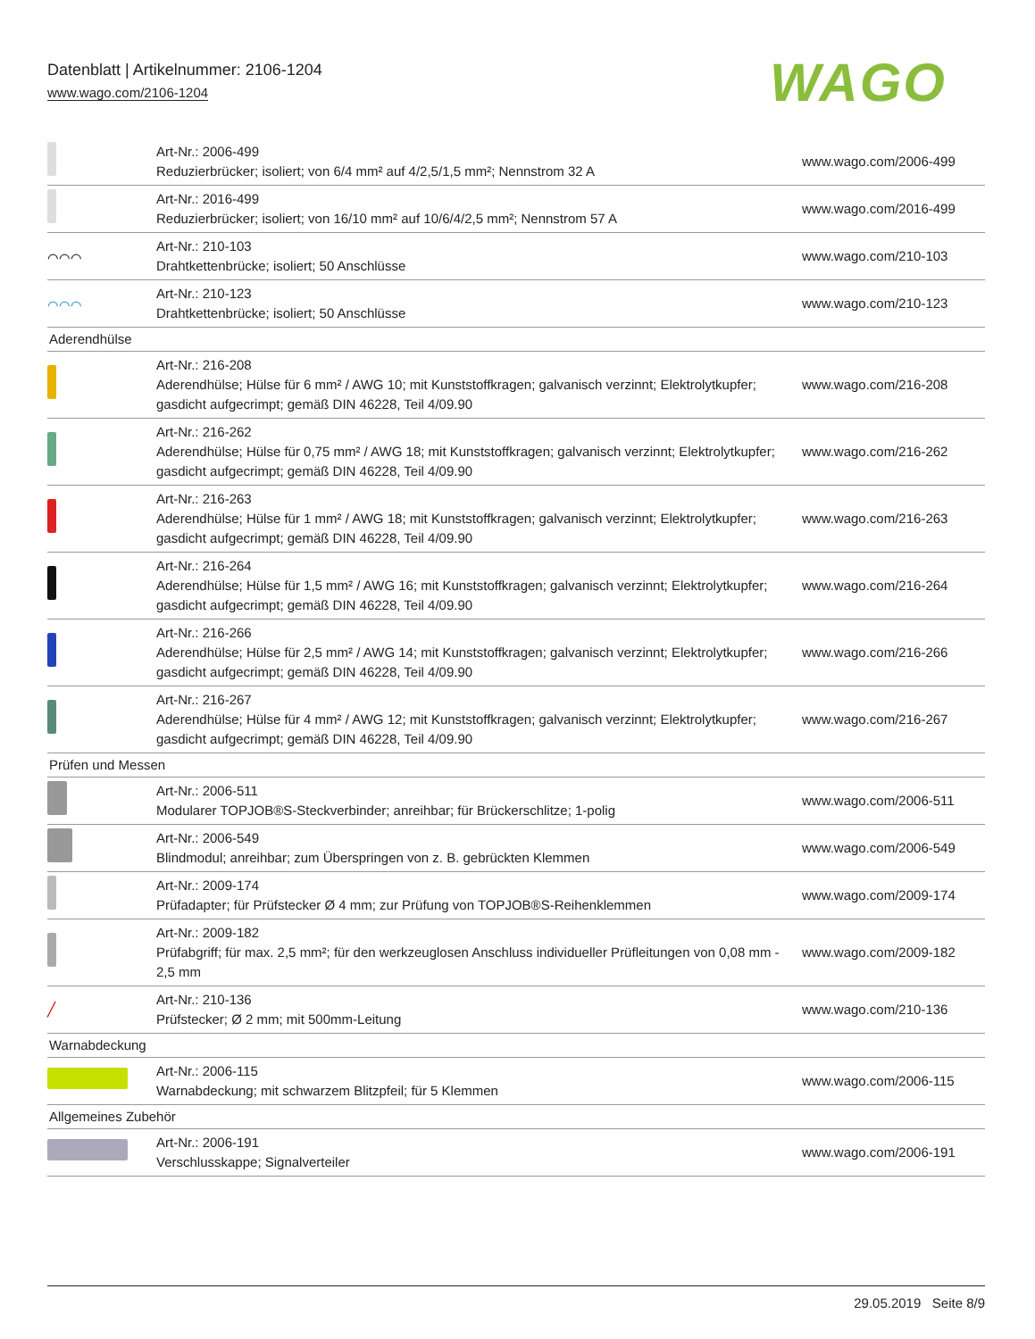Datenblatt | Artikelnummer: 2106-1204
www.wago.com/2106-1204
WAGO
| | Art-Nr.: 2006-499 Reduzierbrücker; isoliert; von 6/4 mm² auf 4/2,5/1,5 mm²; Nennstrom 32 A | www.wago.com/2006-499 |
| | Art-Nr.: 2016-499 Reduzierbrücker; isoliert; von 16/10 mm² auf 10/6/4/2,5 mm²; Nennstrom 57 A | www.wago.com/2016-499 |
| ⌒⌒⌒ | Art-Nr.: 210-103 Drahtkettenbrücke; isoliert; 50 Anschlüsse | www.wago.com/210-103 |
| ⌒⌒⌒ | Art-Nr.: 210-123 Drahtkettenbrücke; isoliert; 50 Anschlüsse | www.wago.com/210-123 |
| Aderendhülse | | |
| | Art-Nr.: 216-208 Aderendhülse; Hülse für 6 mm² / AWG 10; mit Kunststoffkragen; galvanisch verzinnt; Elektrolytkupfer; gasdicht aufgecrimpt; gemäß DIN 46228, Teil 4/09.90 | www.wago.com/216-208 |
| | Art-Nr.: 216-262 Aderendhülse; Hülse für 0,75 mm² / AWG 18; mit Kunststoffkragen; galvanisch verzinnt; Elektrolytkupfer; gasdicht aufgecrimpt; gemäß DIN 46228, Teil 4/09.90 | www.wago.com/216-262 |
| | Art-Nr.: 216-263 Aderendhülse; Hülse für 1 mm² / AWG 18; mit Kunststoffkragen; galvanisch verzinnt; Elektrolytkupfer; gasdicht aufgecrimpt; gemäß DIN 46228, Teil 4/09.90 | www.wago.com/216-263 |
| | Art-Nr.: 216-264 Aderendhülse; Hülse für 1,5 mm² / AWG 16; mit Kunststoffkragen; galvanisch verzinnt; Elektrolytkupfer; gasdicht aufgecrimpt; gemäß DIN 46228, Teil 4/09.90 | www.wago.com/216-264 |
| | Art-Nr.: 216-266 Aderendhülse; Hülse für 2,5 mm² / AWG 14; mit Kunststoffkragen; galvanisch verzinnt; Elektrolytkupfer; gasdicht aufgecrimpt; gemäß DIN 46228, Teil 4/09.90 | www.wago.com/216-266 |
| | Art-Nr.: 216-267 Aderendhülse; Hülse für 4 mm² / AWG 12; mit Kunststoffkragen; galvanisch verzinnt; Elektrolytkupfer; gasdicht aufgecrimpt; gemäß DIN 46228, Teil 4/09.90 | www.wago.com/216-267 |
| Prüfen und Messen | | |
| | Art-Nr.: 2006-511 Modularer TOPJOB®S-Steckverbinder; anreihbar; für Brückerschlitze; 1-polig | www.wago.com/2006-511 |
| | Art-Nr.: 2006-549 Blindmodul; anreihbar; zum Überspringen von z. B. gebrückten Klemmen | www.wago.com/2006-549 |
| | Art-Nr.: 2009-174 Prüfadapter; für Prüfstecker Ø 4 mm; zur Prüfung von TOPJOB®S-Reihenklemmen | www.wago.com/2009-174 |
| | Art-Nr.: 2009-182 Prüfabgriff; für max. 2,5 mm²; für den werkzeuglosen Anschluss individueller Prüfleitungen von 0,08 mm - 2,5 mm | www.wago.com/2009-182 |
| ╱ | Art-Nr.: 210-136 Prüfstecker; Ø 2 mm; mit 500mm-Leitung | www.wago.com/210-136 |
| Warnabdeckung | | |
| | Art-Nr.: 2006-115 Warnabdeckung; mit schwarzem Blitzpfeil; für 5 Klemmen | www.wago.com/2006-115 |
| Allgemeines Zubehör | | |
| | Art-Nr.: 2006-191 Verschlusskappe; Signalverteiler | www.wago.com/2006-191 |
29.05.2019 Seite 8/9